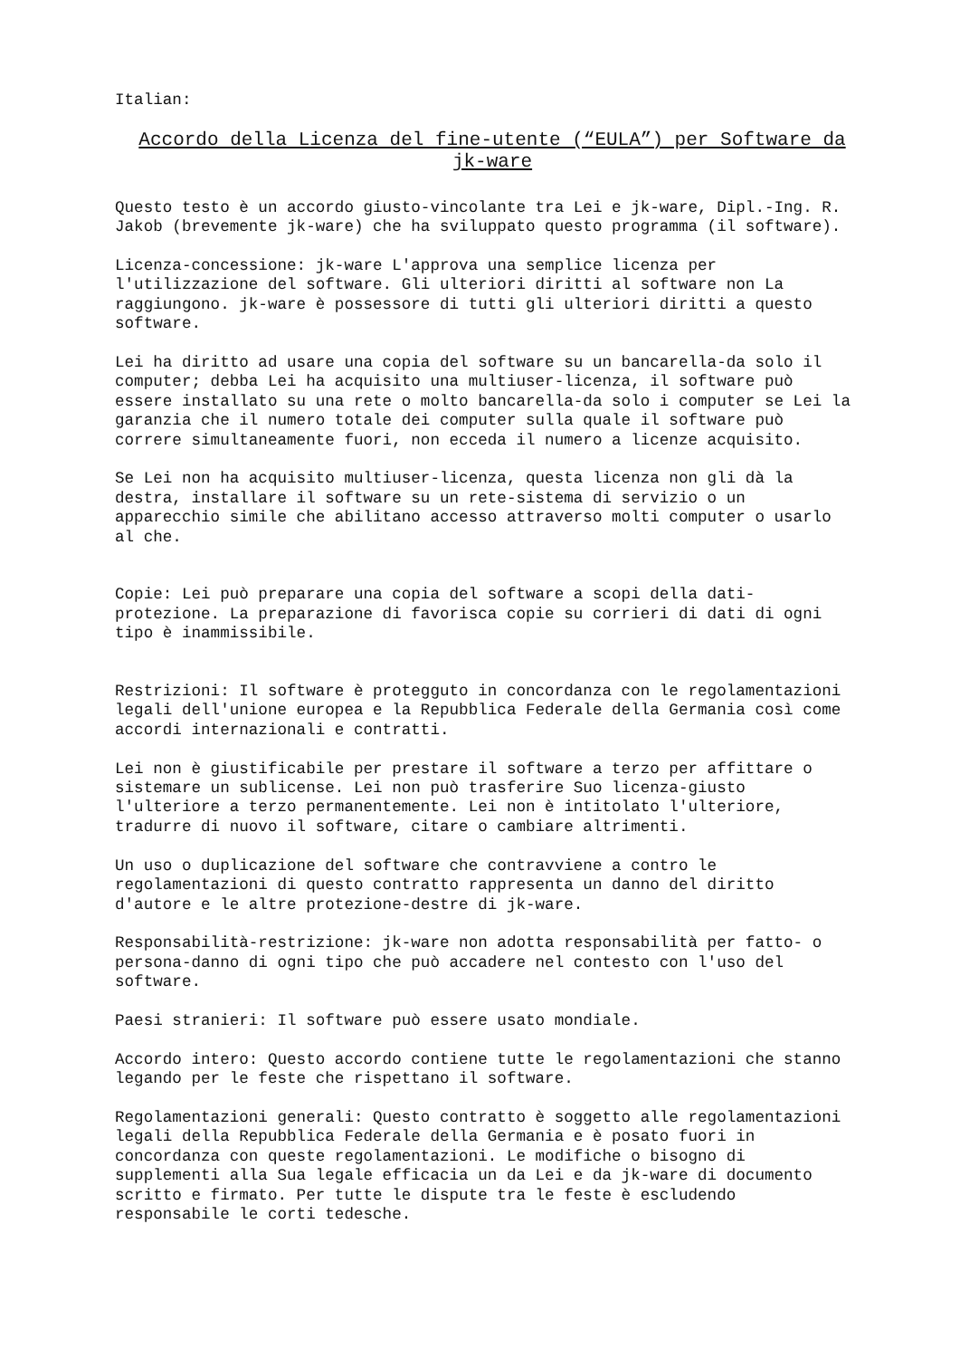Italian:
Accordo della Licenza del fine-utente (“EULA”) per Software da
jk-ware
Questo testo è un accordo giusto-vincolante tra Lei e jk-ware, Dipl.-Ing. R. Jakob (brevemente jk-ware) che ha sviluppato questo programma (il software).
Licenza-concessione: jk-ware L'approva una semplice licenza per l'utilizzazione del software. Gli ulteriori diritti al software non La raggiungono. jk-ware è possessore di tutti gli ulteriori diritti a questo software.
Lei ha diritto ad usare una copia del software su un bancarella-da solo il computer; debba Lei ha acquisito una multiuser-licenza, il software può essere installato su una rete o molto bancarella-da solo i computer se Lei la garanzia che il numero totale dei computer sulla quale il software può correre simultaneamente fuori, non ecceda il numero a licenze acquisito.
Se Lei non ha acquisito multiuser-licenza, questa licenza non gli dà la destra, installare il software su un rete-sistema di servizio o un apparecchio simile che abilitano accesso attraverso molti computer o usarlo al che.
Copie: Lei può preparare una copia del software a scopi della dati- protezione. La preparazione di favorisca copie su corrieri di dati di ogni tipo è inammissibile.
Restrizioni: Il software è protegguto in concordanza con le regolamentazioni legali dell'unione europea e la Repubblica Federale della Germania così come accordi internazionali e contratti.
Lei non è giustificabile per prestare il software a terzo per affittare o sistemare un sublicense. Lei non può trasferire Suo licenza-giusto l'ulteriore a terzo permanentemente. Lei non è intitolato l'ulteriore, tradurre di nuovo il software, citare o cambiare altrimenti.
Un uso o duplicazione del software che contravviene a contro le regolamentazioni di questo contratto rappresenta un danno del diritto d'autore e le altre protezione-destre di jk-ware.
Responsabilità-restrizione: jk-ware non adotta responsabilità per fatto- o persona-danno di ogni tipo che può accadere nel contesto con l'uso del software.
Paesi stranieri: Il software può essere usato mondiale.
Accordo intero: Questo accordo contiene tutte le regolamentazioni che stanno legando per le feste che rispettano il software.
Regolamentazioni generali: Questo contratto è soggetto alle regolamentazioni legali della Repubblica Federale della Germania e è posato fuori in concordanza con queste regolamentazioni. Le modifiche o bisogno di supplementi alla Sua legale efficacia un da Lei e da jk-ware di documento scritto e firmato. Per tutte le dispute tra le feste è escludendo responsabile le corti tedesche.